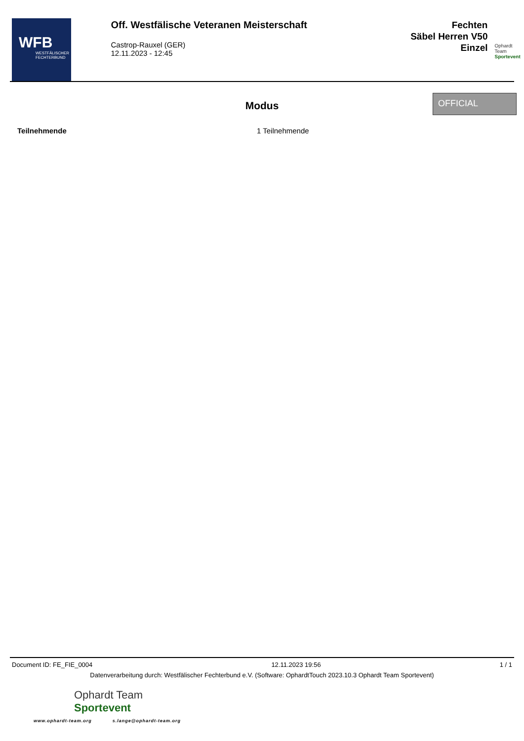WFB
WESTFÄLISCHER FECHTERBUND
Off. Westfälische Veteranen Meisterschaft
Castrop-Rauxel (GER)
12.11.2023 - 12:45
Fechten
Säbel Herren V50
Einzel
Ophardt Team
Sportevent
Modus
OFFICIAL
Teilnehmende 1 Teilnehmende
Document ID: FE_FIE_0004 12.11.2023 19:56 1 / 1
Datenverarbeitung durch: Westfälischer Fechterbund e.V. (Software: OphardtTouch 2023.10.3 Ophardt Team Sportevent)
Ophardt Team
Sportevent
www.ophardt-team.org s.lange@ophardt-team.org